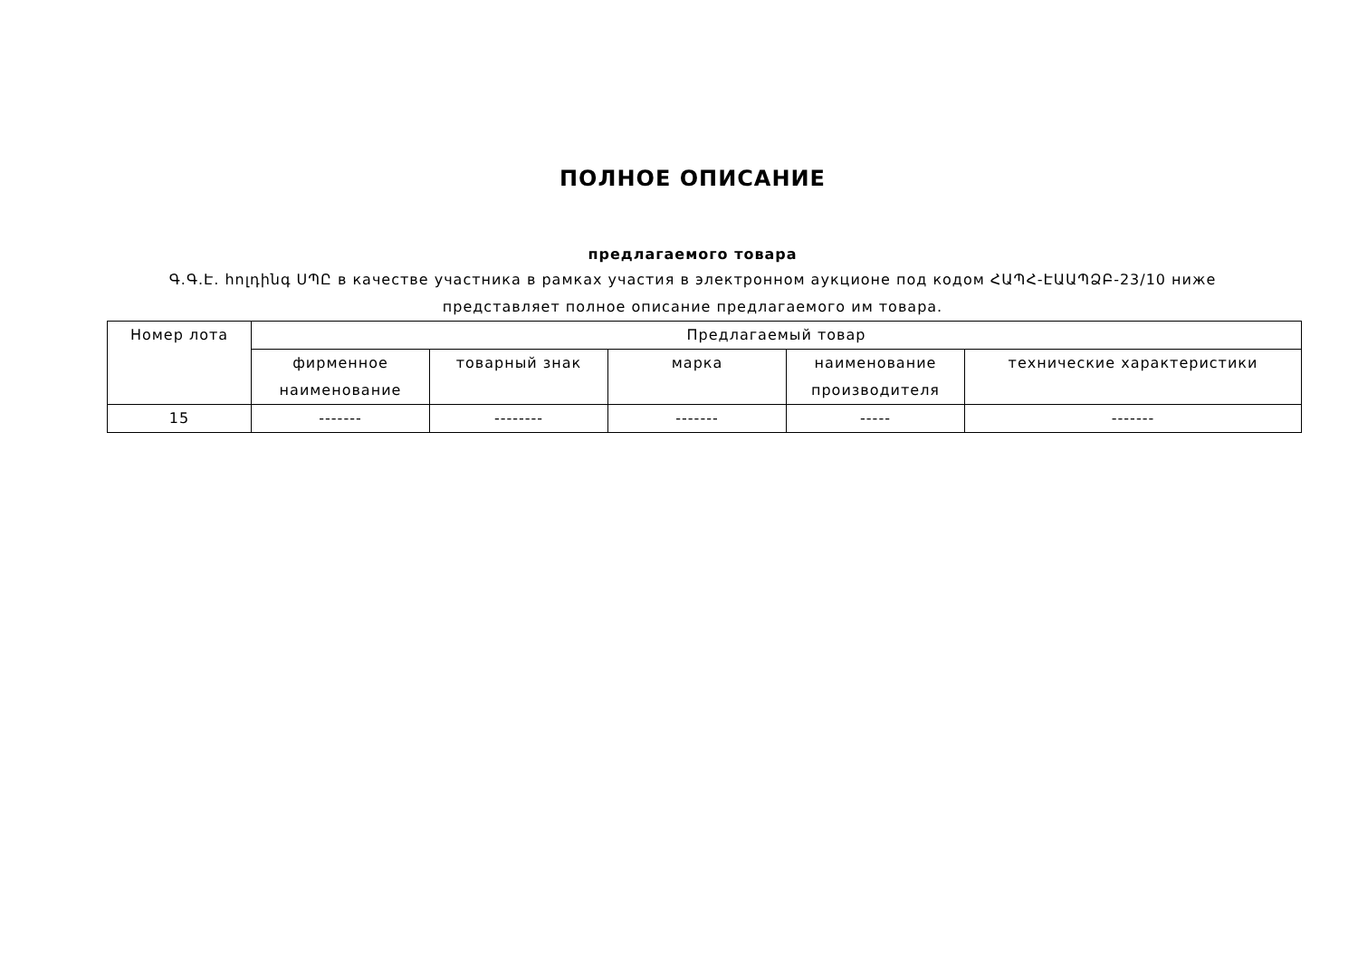ПОЛНОЕ ОПИСАНИЕ
предлагаемого товара
Գ.Գ.Է. հոլդինգ ՍՊԸ в качестве участника в рамках участия в электронном аукционе под кодом ՀԱՊՀ-ԷԱԱՊՁԲ-23/10 ниже представляет полное описание предлагаемого им товара.
| Номер лота | Предлагаемый товар | | | | |
| --- | --- | --- | --- | --- | --- |
| | фирменное наименование | товарный знак | марка | наименование производителя | технические характеристики |
| 15 | ------- | -------- | ------- | ----- | ------- |